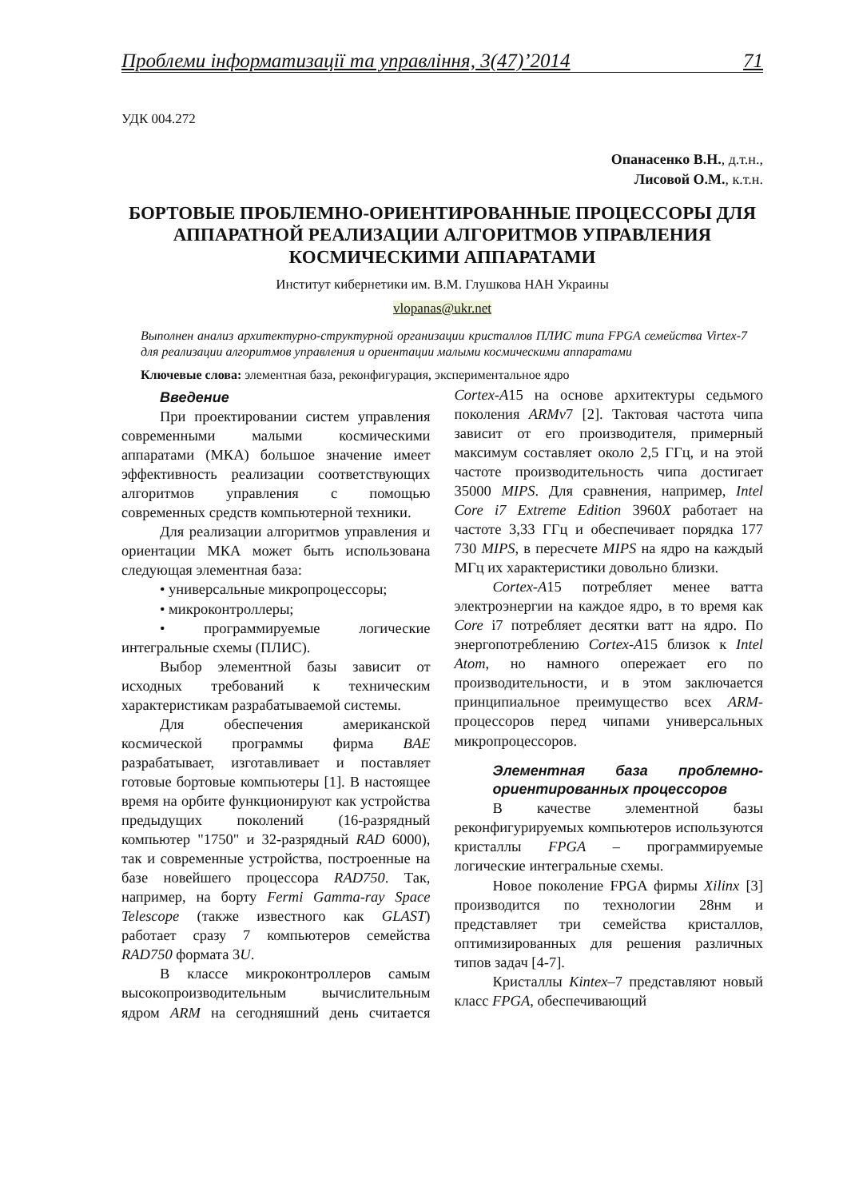Проблеми інформатизації та управління, 3(47)’2014 71
УДК 004.272
Опанасенко В.Н., д.т.н.,
Лисовой О.М., к.т.н.
БОРТОВЫЕ ПРОБЛЕМНО-ОРИЕНТИРОВАННЫЕ ПРОЦЕССОРЫ ДЛЯ АППАРАТНОЙ РЕАЛИЗАЦИИ АЛГОРИТМОВ УПРАВЛЕНИЯ КОСМИЧЕСКИМИ АППАРАТАМИ
Институт кибернетики им. В.М. Глушкова НАН Украины
vlopanas@ukr.net
Выполнен анализ архитектурно-структурной организации кристаллов ПЛИС типа FPGA семейства Virtex-7 для реализации алгоритмов управления и ориентации малыми космическими аппаратами
Ключевые слова: элементная база, реконфигурация, экспериментальное ядро
Введение
При проектировании систем управления современными малыми космическими аппаратами (МКА) большое значение имеет эффективность реализации соответствующих алгоритмов управления с помощью современных средств компьютерной техники.
Для реализации алгоритмов управления и ориентации МКА может быть использована следующая элементная база:
• универсальные микропроцессоры;
• микроконтроллеры;
• программируемые логические интегральные схемы (ПЛИС).
Выбор элементной базы зависит от исходных требований к техническим характеристикам разрабатываемой системы.
Для обеспечения американской космической программы фирма BAE разрабатывает, изготавливает и поставляет готовые бортовые компьютеры [1]. В настоящее время на орбите функционируют как устройства предыдущих поколений (16-разрядный компьютер "1750" и 32-разрядный RAD 6000), так и современные устройства, построенные на базе новейшего процессора RAD750. Так, например, на борту Fermi Gamma-ray Space Telescope (также известного как GLAST) работает сразу 7 компьютеров семейства RAD750 формата 3U.
В классе микроконтроллеров самым высокопроизводительным вычислительным ядром ARM на сегодняшний день считается Cortex-A15 на основе архитектуры седьмого поколения ARMv7 [2]. Тактовая частота чипа зависит от его производителя, примерный максимум составляет около 2,5 ГГц, и на этой частоте производительность чипа достигает 35000 MIPS. Для сравнения, например, Intel Core i7 Extreme Edition 3960X работает на частоте 3,33 ГГц и обеспечивает порядка 177 730 MIPS, в пересчете MIPS на ядро на каждый МГц их характеристики довольно близки.
Cortex-A15 потребляет менее ватта электроэнергии на каждое ядро, в то время как Core i7 потребляет десятки ватт на ядро. По энергопотреблению Cortex-A15 близок к Intel Atom, но намного опережает его по производительности, и в этом заключается принципиальное преимущество всех ARM-процессоров перед чипами универсальных микропроцессоров.
Элементная база проблемно-ориентированных процессоров
В качестве элементной базы реконфигурируемых компьютеров используются кристаллы FPGA – программируемые логические интегральные схемы.
Новое поколение FPGA фирмы Xilinx [3] производится по технологии 28нм и представляет три семейства кристаллов, оптимизированных для решения различных типов задач [4-7].
Кристаллы Kintex–7 представляют новый класс FPGA, обеспечивающий